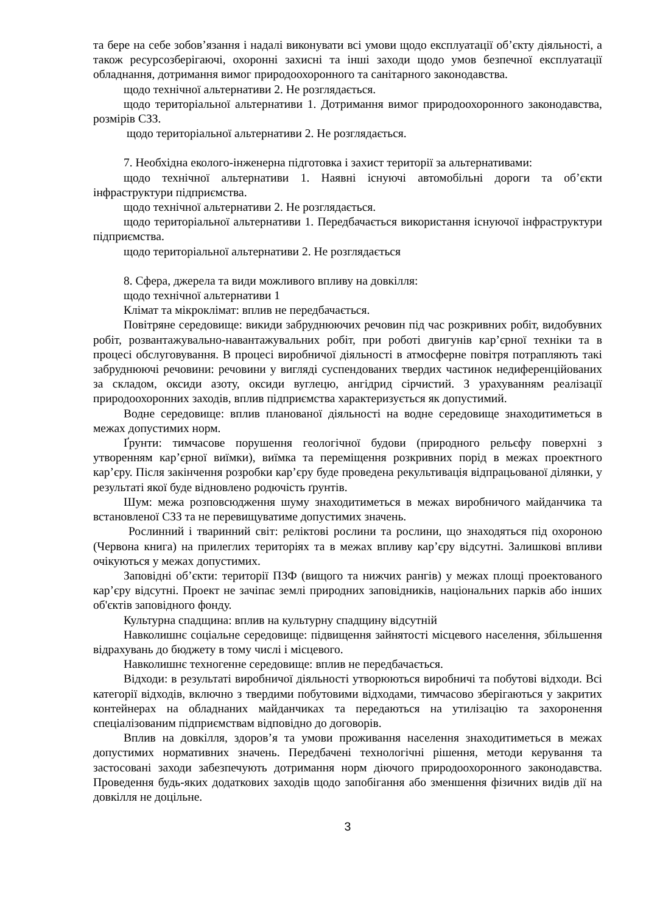та бере на себе зобов’язання і надалі виконувати всі умови щодо експлуатації об’єкту діяльності, а також ресурсозберігаючі, охоронні захисні та інші заходи щодо умов безпечної експлуатації обладнання, дотримання вимог природоохоронного та санітарного законодавства.
щодо технічної альтернативи 2. Не розглядається.
щодо територіальної альтернативи 1. Дотримання вимог природоохоронного законодавства, розмірів СЗЗ.
щодо територіальної альтернативи 2. Не розглядається.
7. Необхідна еколого-інженерна підготовка і захист території за альтернативами:
щодо технічної альтернативи 1. Наявні існуючі автомобільні дороги та об’єкти інфраструктури підприємства.
щодо технічної альтернативи 2. Не розглядається.
щодо територіальної альтернативи 1. Передбачається використання існуючої інфраструктури підприємства.
щодо територіальної альтернативи 2. Не розглядається
8. Сфера, джерела та види можливого впливу на довкілля:
щодо технічної альтернативи 1
Клімат та мікроклімат: вплив не передбачається.
Повітряне середовище: викиди забруднюючих речовин під час розкривних робіт, видобувних робіт, розвантажувально-навантажувальних робіт, при роботі двигунів кар’єрної техніки та в процесі обслуговування. В процесі виробничої діяльності в атмосферне повітря потрапляють такі забруднюючі речовини: речовини у вигляді суспендованих твердих частинок недиференційованих за складом, оксиди азоту, оксиди вуглецю, ангідрид сірчистий. З урахуванням реалізації природоохоронних заходів, вплив підприємства характеризується як допустимий.
Водне середовище: вплив планованої діяльності на водне середовище знаходитиметься в межах допустимих норм.
Ґрунти: тимчасове порушення геологічної будови (природного рельєфу поверхні з утворенням кар’єрної виїмки), виїмка та переміщення розкривних порід в межах проектного кар’єру. Після закінчення розробки кар’єру буде проведена рекультивація відпрацьованої ділянки, у результаті якої буде відновлено родючість ґрунтів.
Шум: межа розповсюдження шуму знаходитиметься в межах виробничого майданчика та встановленої СЗЗ та не перевищуватиме допустимих значень.
Рослинний і тваринний світ: реліктові рослини та рослини, що знаходяться під охороною (Червона книга) на прилеглих територіях та в межах впливу кар’єру відсутні. Залишкові впливи очікуються у межах допустимих.
Заповідні об’єкти: території ПЗФ (вищого та нижчих рангів) у межах площі проектованого кар’єру відсутні. Проект не зачіпає землі природних заповідників, національних парків або інших об'єктів заповідного фонду.
Культурна спадщина: вплив на культурну спадщину відсутній
Навколишнє соціальне середовище: підвищення зайнятості місцевого населення, збільшення відрахувань до бюджету в тому числі і місцевого.
Навколишнє техногенне середовище: вплив не передбачається.
Відходи: в результаті виробничої діяльності утворюються виробничі та побутові відходи. Всі категорії відходів, включно з твердими побутовими відходами, тимчасово зберігаються у закритих контейнерах на обладнаних майданчиках та передаються на утилізацію та захоронення спеціалізованим підприємствам відповідно до договорів.
Вплив на довкілля, здоров’я та умови проживання населення знаходитиметься в межах допустимих нормативних значень. Передбачені технологічні рішення, методи керування та застосовані заходи забезпечують дотримання норм діючого природоохоронного законодавства. Проведення будь-яких додаткових заходів щодо запобігання або зменшення фізичних видів дії на довкілля не доцільне.
3